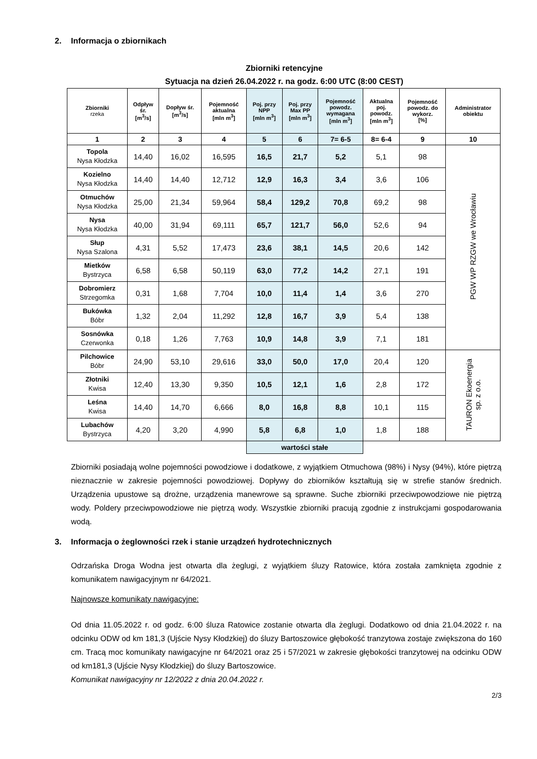2. Informacja o zbiornikach
Zbiorniki retencyjne
Sytuacja na dzień 26.04.2022 r. na godz. 6:00 UTC (8:00 CEST)
| Zbiorniki rzeka | Odpływ śr. [m<sup>3</sup>/s] | Dopływ śr. [m<sup>3</sup>/s] | Pojemność aktualna [mln m<sup>3</sup>] | Poj. przy NPP [mln m<sup>3</sup>] | Poj. przy Max PP [mln m<sup>3</sup>] | Pojemność powodz. wymagana [mln m<sup>3</sup>] | Aktualna poj. powodz. [mln m<sup>3</sup>] | Pojemność powodz. do wykorz. [%] | Administrator obiektu |
| --- | --- | --- | --- | --- | --- | --- | --- | --- | --- |
| 1 | 2 | 3 | 4 | 5 | 6 | 7= 6-5 | 8= 6-4 | 9 | 10 |
| Topola Nysa Kłodzka | 14,40 | 16,02 | 16,595 | 16,5 | 21,7 | 5,2 | 5,1 | 98 | PGW WP RZGW we Wrocławiu |
| Kozielno Nysa Kłodzka | 14,40 | 14,40 | 12,712 | 12,9 | 16,3 | 3,4 | 3,6 | 106 | |
| Otmuchów Nysa Kłodzka | 25,00 | 21,34 | 59,964 | 58,4 | 129,2 | 70,8 | 69,2 | 98 | |
| Nysa Nysa Kłodzka | 40,00 | 31,94 | 69,111 | 65,7 | 121,7 | 56,0 | 52,6 | 94 | |
| Słup Nysa Szalona | 4,31 | 5,52 | 17,473 | 23,6 | 38,1 | 14,5 | 20,6 | 142 | |
| Mietków Bystrzyca | 6,58 | 6,58 | 50,119 | 63,0 | 77,2 | 14,2 | 27,1 | 191 | |
| Dobromierz Strzegomka | 0,31 | 1,68 | 7,704 | 10,0 | 11,4 | 1,4 | 3,6 | 270 | |
| Bukówka Bóbr | 1,32 | 2,04 | 11,292 | 12,8 | 16,7 | 3,9 | 5,4 | 138 | |
| Sosnówka Czerwonka | 0,18 | 1,26 | 7,763 | 10,9 | 14,8 | 3,9 | 7,1 | 181 | |
| Pilchowice Bóbr | 24,90 | 53,10 | 29,616 | 33,0 | 50,0 | 17,0 | 20,4 | 120 | TAURON Ekoenergia sp. z o.o. |
| Złotniki Kwisa | 12,40 | 13,30 | 9,350 | 10,5 | 12,1 | 1,6 | 2,8 | 172 | |
| Leśna Kwisa | 14,40 | 14,70 | 6,666 | 8,0 | 16,8 | 8,8 | 10,1 | 115 | |
| Lubachów Bystrzyca | 4,20 | 3,20 | 4,990 | 5,8 | 6,8 | 1,0 | 1,8 | 188 | |
| | | | | wartości stałe | | | | | |
Zbiorniki posiadają wolne pojemności powodziowe i dodatkowe, z wyjątkiem Otmuchowa (98%) i Nysy (94%), które piętrzą nieznacznie w zakresie pojemności powodziowej. Dopływy do zbiorników kształtują się w strefie stanów średnich. Urządzenia upustowe są drożne, urządzenia manewrowe są sprawne. Suche zbiorniki przeciwpowodziowe nie piętrzą wody. Poldery przeciwpowodziowe nie piętrzą wody. Wszystkie zbiorniki pracują zgodnie z instrukcjami gospodarowania wodą.
3. Informacja o żeglowności rzek i stanie urządzeń hydrotechnicznych
Odrzańska Droga Wodna jest otwarta dla żeglugi, z wyjątkiem śluzy Ratowice, która została zamknięta zgodnie z komunikatem nawigacyjnym nr 64/2021.
Najnowsze komunikaty nawigacyjne:
Od dnia 11.05.2022 r. od godz. 6:00 śluza Ratowice zostanie otwarta dla żeglugi. Dodatkowo od dnia 21.04.2022 r. na odcinku ODW od km 181,3 (Ujście Nysy Kłodzkiej) do śluzy Bartoszowice głębokość tranzytowa zostaje zwiększona do 160 cm. Tracą moc komunikaty nawigacyjne nr 64/2021 oraz 25 i 57/2021 w zakresie głębokości tranzytowej na odcinku ODW od km181,3 (Ujście Nysy Kłodzkiej) do śluzy Bartoszowice.
Komunikat nawigacyjny nr 12/2022 z dnia 20.04.2022 r.
2/3